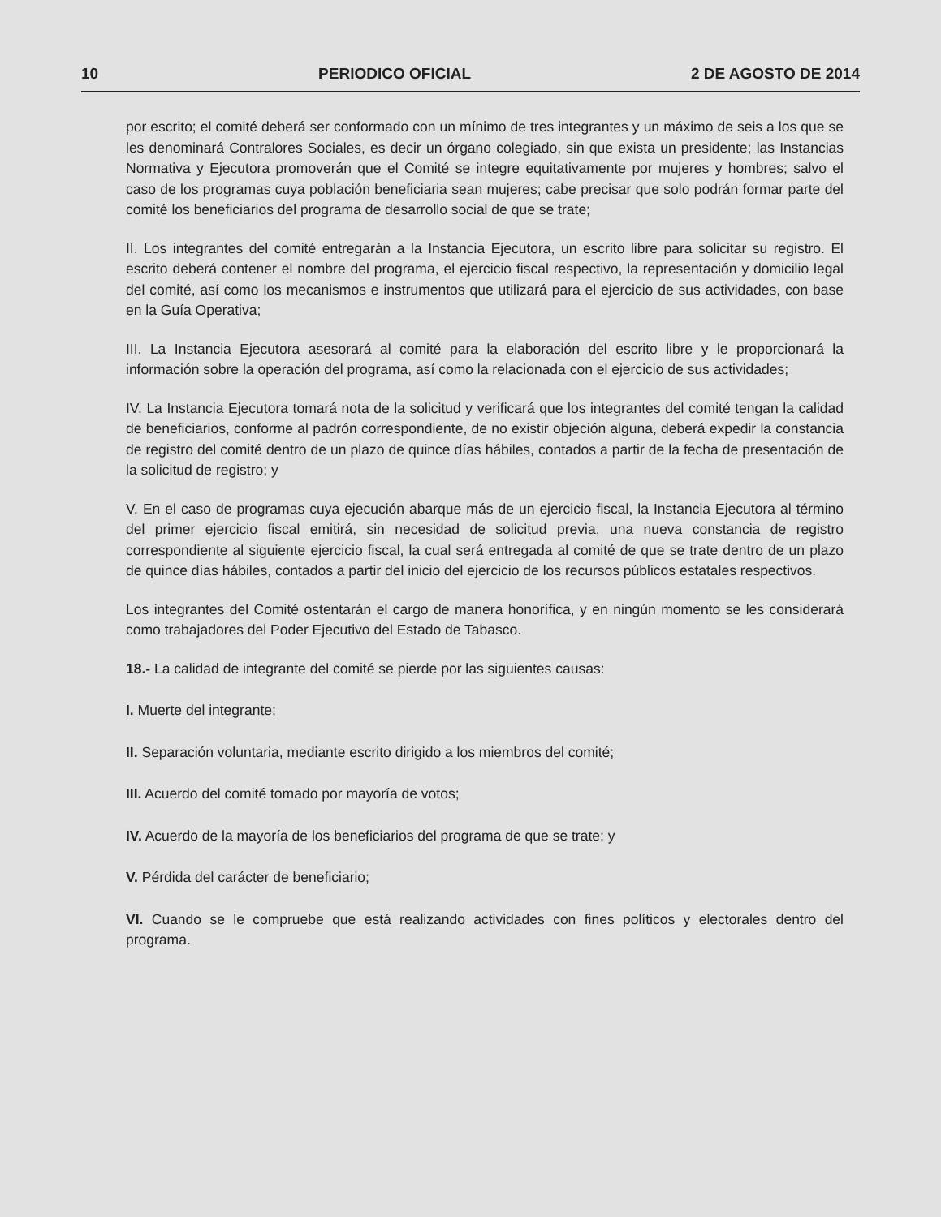10 PERIODICO OFICIAL 2 DE AGOSTO DE 2014
por escrito; el comité deberá ser conformado con un mínimo de tres integrantes y un máximo de seis a los que se les denominará Contralores Sociales, es decir un órgano colegiado, sin que exista un presidente; las Instancias Normativa y Ejecutora promoverán que el Comité se integre equitativamente por mujeres y hombres; salvo el caso de los programas cuya población beneficiaria sean mujeres; cabe precisar que solo podrán formar parte del comité los beneficiarios del programa de desarrollo social de que se trate;
II. Los integrantes del comité entregarán a la Instancia Ejecutora, un escrito libre para solicitar su registro. El escrito deberá contener el nombre del programa, el ejercicio fiscal respectivo, la representación y domicilio legal del comité, así como los mecanismos e instrumentos que utilizará para el ejercicio de sus actividades, con base en la Guía Operativa;
III. La Instancia Ejecutora asesorará al comité para la elaboración del escrito libre y le proporcionará la información sobre la operación del programa, así como la relacionada con el ejercicio de sus actividades;
IV. La Instancia Ejecutora tomará nota de la solicitud y verificará que los integrantes del comité tengan la calidad de beneficiarios, conforme al padrón correspondiente, de no existir objeción alguna, deberá expedir la constancia de registro del comité dentro de un plazo de quince días hábiles, contados a partir de la fecha de presentación de la solicitud de registro; y
V. En el caso de programas cuya ejecución abarque más de un ejercicio fiscal, la Instancia Ejecutora al término del primer ejercicio fiscal emitirá, sin necesidad de solicitud previa, una nueva constancia de registro correspondiente al siguiente ejercicio fiscal, la cual será entregada al comité de que se trate dentro de un plazo de quince días hábiles, contados a partir del inicio del ejercicio de los recursos públicos estatales respectivos.
Los integrantes del Comité ostentarán el cargo de manera honorífica, y en ningún momento se les considerará como trabajadores del Poder Ejecutivo del Estado de Tabasco.
18.- La calidad de integrante del comité se pierde por las siguientes causas:
I. Muerte del integrante;
II. Separación voluntaria, mediante escrito dirigido a los miembros del comité;
III. Acuerdo del comité tomado por mayoría de votos;
IV. Acuerdo de la mayoría de los beneficiarios del programa de que se trate; y
V. Pérdida del carácter de beneficiario;
VI. Cuando se le compruebe que está realizando actividades con fines políticos y electorales dentro del programa.